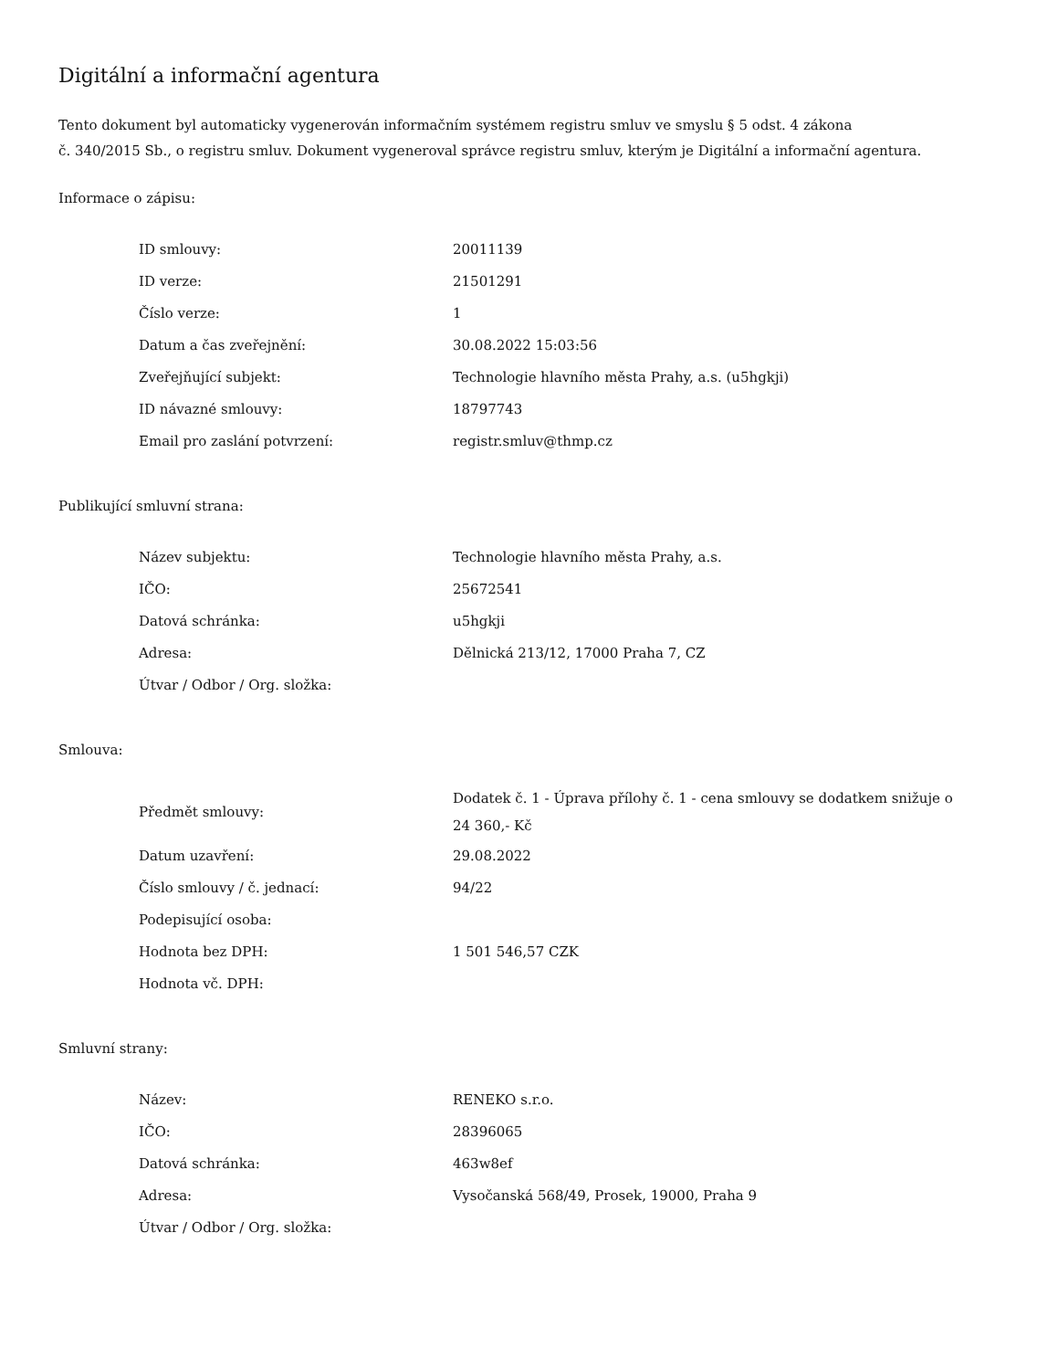Digitální a informační agentura
Tento dokument byl automaticky vygenerován informačním systémem registru smluv ve smyslu § 5 odst. 4 zákona
č. 340/2015 Sb., o registru smluv. Dokument vygeneroval správce registru smluv, kterým je Digitální a informační agentura.
Informace o zápisu:
| ID smlouvy: | 20011139 |
| ID verze: | 21501291 |
| Číslo verze: | 1 |
| Datum a čas zveřejnění: | 30.08.2022 15:03:56 |
| Zveřejňující subjekt: | Technologie hlavního města Prahy, a.s. (u5hgkji) |
| ID návazné smlouvy: | 18797743 |
| Email pro zaslání potvrzení: | registr.smluv@thmp.cz |
Publikující smluvní strana:
| Název subjektu: | Technologie hlavního města Prahy, a.s. |
| IČO: | 25672541 |
| Datová schránka: | u5hgkji |
| Adresa: | Dělnická 213/12, 17000 Praha 7, CZ |
| Útvar / Odbor / Org. složka: | |
Smlouva:
| Předmět smlouvy: | Dodatek č. 1 - Úprava přílohy č. 1 - cena smlouvy se dodatkem snižuje o 24 360,- Kč |
| Datum uzavření: | 29.08.2022 |
| Číslo smlouvy / č. jednací: | 94/22 |
| Podepisující osoba: | |
| Hodnota bez DPH: | 1 501 546,57 CZK |
| Hodnota vč. DPH: | |
Smluvní strany:
| Název: | RENEKO s.r.o. |
| IČO: | 28396065 |
| Datová schránka: | 463w8ef |
| Adresa: | Vysočanská 568/49, Prosek, 19000, Praha 9 |
| Útvar / Odbor / Org. složka: | |